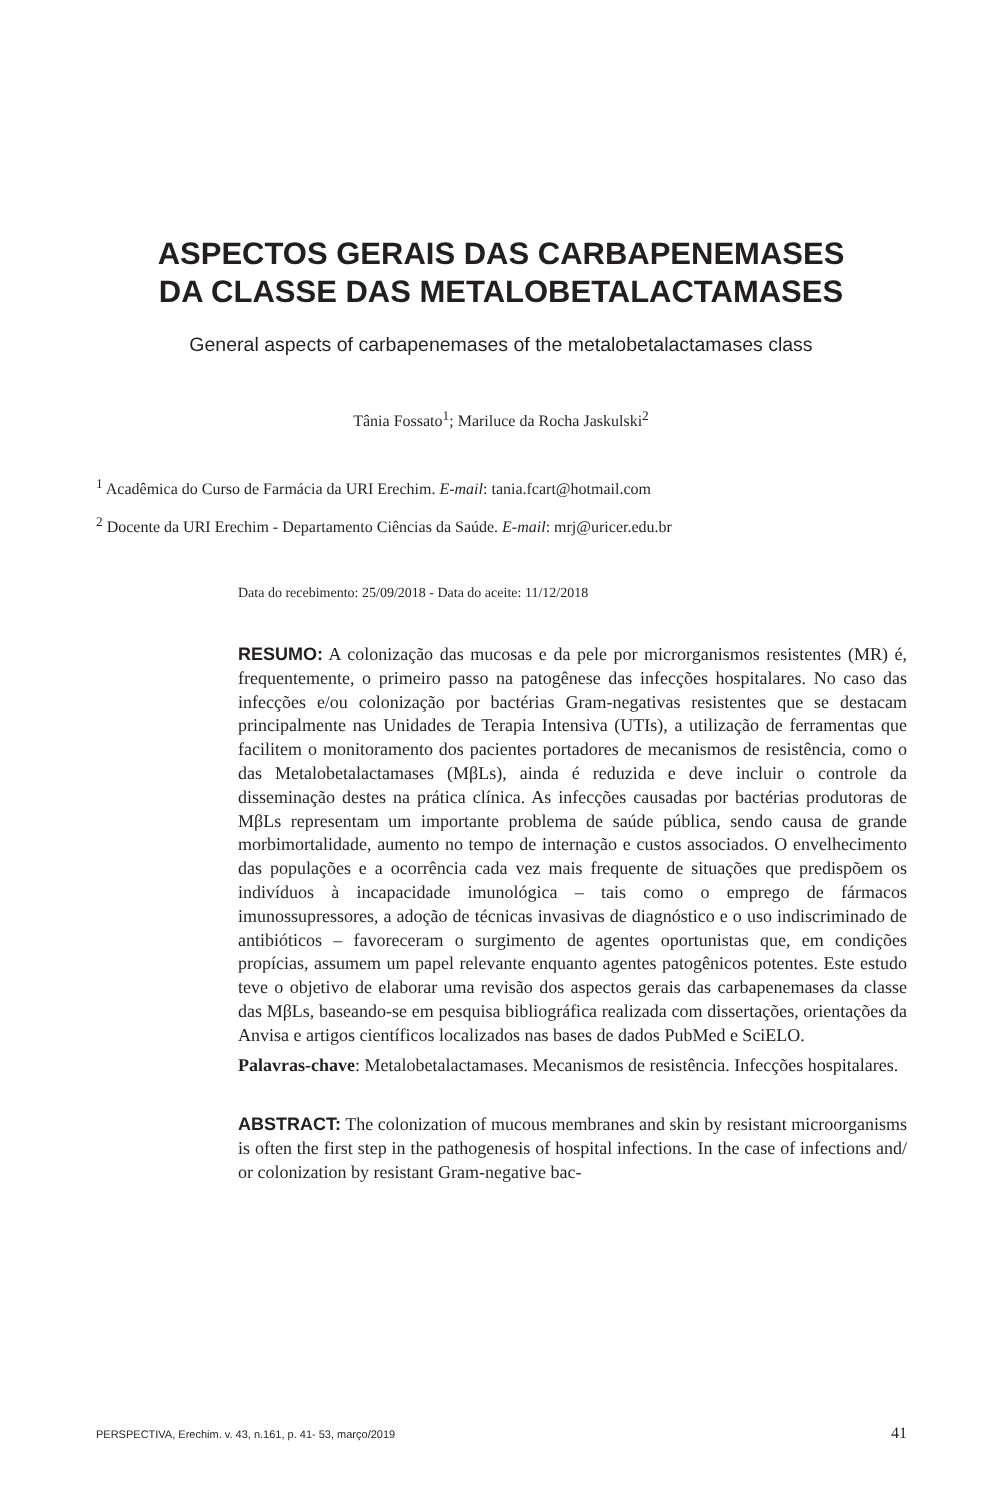ASPECTOS GERAIS DAS CARBAPENEMASES
DA CLASSE DAS METALOBETALACTAMASES
General aspects of carbapenemases of the metalobetalactamases class
Tânia Fossato<sup>1</sup>; Mariluce da Rocha Jaskulski<sup>2</sup>
<sup>1</sup> Acadêmica do Curso de Farmácia da URI Erechim. E-mail: tania.fcart@hotmail.com
<sup>2</sup> Docente da URI Erechim - Departamento Ciências da Saúde. E-mail: mrj@uricer.edu.br
Data do recebimento: 25/09/2018 - Data do aceite: 11/12/2018
RESUMO: A colonização das mucosas e da pele por microrganismos resistentes (MR) é, frequentemente, o primeiro passo na patogênese das infecções hospitalares. No caso das infecções e/ou colonização por bactérias Gram-negativas resistentes que se destacam principalmente nas Unidades de Terapia Intensiva (UTIs), a utilização de ferramentas que facilitem o monitoramento dos pacientes portadores de mecanismos de resistência, como o das Metalobetalactamases (MβLs), ainda é reduzida e deve incluir o controle da disseminação destes na prática clínica. As infecções causadas por bactérias produtoras de MβLs representam um importante problema de saúde pública, sendo causa de grande morbimortalidade, aumento no tempo de internação e custos associados. O envelhecimento das populações e a ocorrência cada vez mais frequente de situações que predispõem os indivíduos à incapacidade imunológica – tais como o emprego de fármacos imunossupressores, a adoção de técnicas invasivas de diagnóstico e o uso indiscriminado de antibióticos – favoreceram o surgimento de agentes oportunistas que, em condições propícias, assumem um papel relevante enquanto agentes patogênicos potentes. Este estudo teve o objetivo de elaborar uma revisão dos aspectos gerais das carbapenemases da classe das MβLs, baseando-se em pesquisa bibliográfica realizada com dissertações, orientações da Anvisa e artigos científicos localizados nas bases de dados PubMed e SciELO.
Palavras-chave: Metalobetalactamases. Mecanismos de resistência. Infecções hospitalares.
ABSTRACT: The colonization of mucous membranes and skin by resistant microorganisms is often the first step in the pathogenesis of hospital infections. In the case of infections and/ or colonization by resistant Gram-negative bac-
PERSPECTIVA, Erechim. v. 43, n.161, p. 41- 53, março/2019 41